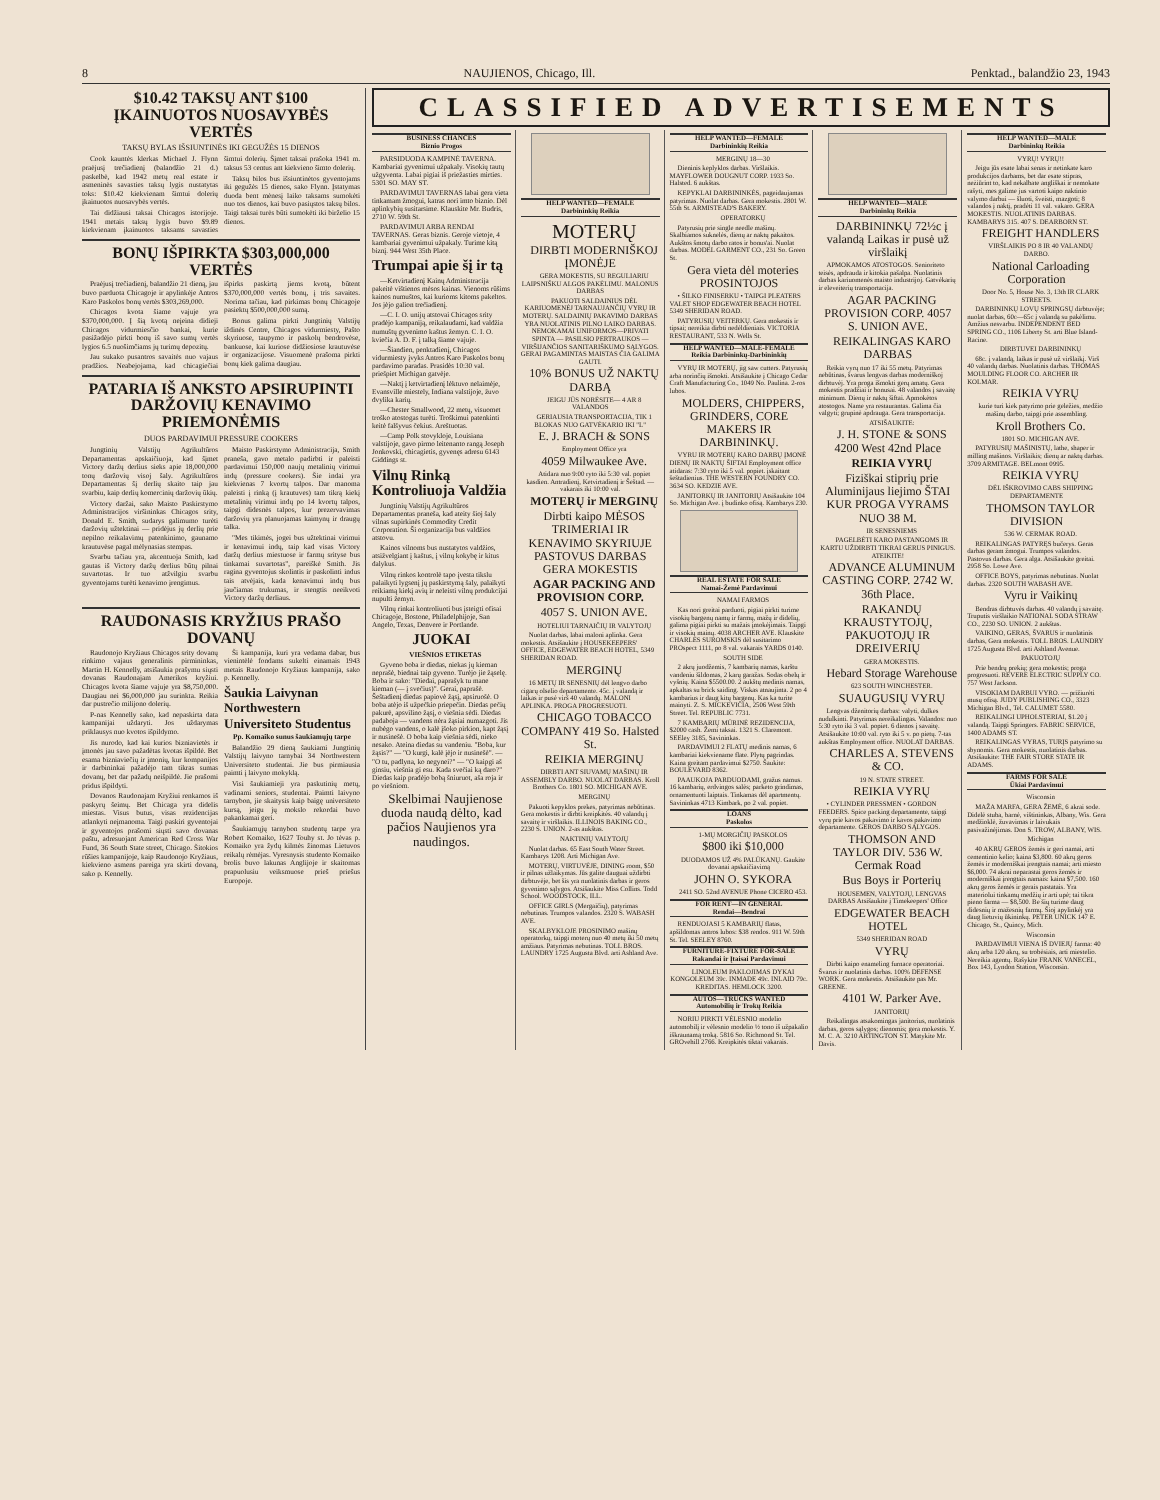8 NAUJIENOS, Chicago, Ill. Penktad., balandžio 23, 1943
$10.42 TAKSŲ ANT $100 ĮKAINUOTOS NUOSAVYBĖS VERTĖS
TAKSŲ BYLAS IŠSIUNTINĖS IKI GEGUŽĖS 15 DIENOS
Cook kauntės klerkas Michael J. Flynn praėjusį trečiadienį (balandžio 21 d.) paskelbė, kad 1942 metų real estate ir asmeninės savasties taksų lygis nustatytas toks: $10.42 kiekvienam šimtui dolerių įkainuotos nuosavybės vertės.
Tai didžiausi taksai Chicagos istorijoje. 1941 metais taksų lygis buvo $9.89 kiekvienam įkainuotos taksams savasties šimtui dolerių. Šįmet taksai prašoka 1941 m. taksus 53 centus ant kiekvieno šimto dolerių.
Taksų bilos bus išsiuntinėtos gyventojams iki gegužės 15 dienos, sako Flynn. Įstatymas duoda bent mėnesį laiko taksams sumokėti nuo tos dienos, kai buvo pasiųstos taksų bilos. Taigi taksai turės būti sumokėti iki birželio 15 dienos.
BONŲ IŠPIRKTA $303,000,000 VERTĖS
Praėjusį trečiadienį, balandžio 21 dieną, jau buvo parduota Chicagoje ir apylinkėje Antros Karo Paskolos bonų vertės $303,269,000.
Chicagos kvota šiame vajuje yra $370,000,000. Į šią kvotą neįeina didieji Chicagos vidurmiesčio bankai, kurie pasižadėjo pirkti bonų iš savo sumų vertės lygios 6.5 nuošimčiams jų turimų depozitų.
Jau sukako pusantros savaitės nuo vajaus pradžios. Neabejojama, kad chicagiečiai išpirks paskirtą jiems kvotą, būtent $370,000,000 vertės bonų, į tris savaites. Norima tačiau, kad pirkimas bonų Chicagoje pasiektų $500,000,000 sumą.
Bonus galima pirkti Jungtinių Valstijų iždinės Centre, Chicagos vidurmiesty, Pašto skyriuose, taupymo ir paskolų bendrovėse, bankuose, kai kuriose didžiosiose krautuvėse ir organizacijose. Visuomenė prašoma pirkti bonų kiek galima daugiau.
PATARIA IŠ ANKSTO APSIRUPINTI DARŽOVIŲ KENAVIMO PRIEMONĖMIS
DUOS PARDAVIMUI PRESSURE COOKERS
Jungtinių Valstijų Agrikultūros Departamentas apskaičiuoja, kad šįmet Victory daržų derlius sieks apie 18,000,000 tonų daržovių visoj šaly. Agrikultūros Departamentas šį derlių skaito taip jau svarbiu, kaip derlių komercinių daržovių ūkių.
Victory daržai, sako Maisto Paskirstymo Administracijos viršininkas Chicagos srity, Donald E. Smith, sudarys galimumo turėti daržovių užtektinai — pridėjus jų derlių prie nepilno reikalavimų patenkinimo, gaunamo krautuvėse pagal mėlynasias stempas.
Svarbu tačiau yra, akcentuoja Smith, kad gautas iš Victory daržų derlius būtų pilnai suvartotas. Ir tuo atžvilgiu svarbu gyventojams turėti kenavimo įrengimus.
Maisto Paskirstymo Administracija, Smith praneša, gavo metalo padirbti ir paleisti pardavimui 150,000 naujų metalinių virimui indų (pressure cookers). Šie indai yra kiekvienas 7 kvortų talpos. Dar manoma paleisti į rinką (į krautuves) tam tikrą kiekį metalinių virimui indų po 14 kvortų talpos, taipgi didesnės talpos, kur prezervavimas daržovių yra planuojamas kaimynų ir draugų talka.
"Mes tikimės, jogei bus užtektinai virimui ir kenavimui indų, taip kad visas Victory daržų derlius miestuose ir farmų srityse bus tinkamai suvartotas", pareiškė Smith. Jis ragina gyventojus skolintis ir paskolinti indus tais atvėjais, kada kenavimui indų bus jaučiamas trukumas, ir stengtis neeikvoti Victory daržų derliaus.
RAUDONASIS KRYŽIUS PRAŠO DOVANŲ
Raudonojo Kryžiaus Chicagos srity dovanų rinkimo vajaus generalinis pirmininkas, Martin H. Kennelly, atsišaukia prašymu siųsti dovanas Raudonajam Amerikos kryžiui. Chicagos kvota šiame vajuje yra $8,750,000. Daugiau nei $6,000,000 jau surinkta. Reikia dar pustrečio milijono dolerių.
P-nas Kennelly sako, kad nepaskirta data kampanijai uždaryti. Jos uždarymas priklausys nuo kvotos išpildymo.
Jis nurodo, kad kai kurios bizniavietės ir įmonės jau savo pažadėtas kvotas išpildė. Bet esama bizniaviečių ir įmonių, kur kompanijos ir darbininkai pažadėjo tam tikras sumas dovanų, bet dar pažadų neišpildė. Jie prašomi pridus išpildyti.
Dovanos Raudonajam Kryžiui renkamos iš paskyrų šeimų. Bet Chicaga yra didelis miestas. Visus butus, visas rezidencijas atlankyti neįmanoma. Taigi paskiri gyventojai ir gyventojos prašomi siųsti savo dovanas paštu, adresuojant American Red Cross War Fund, 36 South State street, Chicago. Šitokios rūšies kampanijoje, kaip Raudonojo Kryžiaus, kiekvieno asmens pareiga yra skirti dovaną, sako p. Kennelly.
Ši kampanija, kuri yra vedama dabar, bus vienintėlė fondams sukelti einamais 1943 metais Raudonojo Kryžiaus kampanija, sako p. Kennelly.
Šaukia Laivynan Northwestern Universiteto Studentus
Pp. Komaiko sunus šaukiamųjų tarpe
Balandžio 29 dieną šaukiami Jungtinių Valstijų laivyno tarnybai 34 Northwestern Universiteto studentai. Jie bus pirmiausia paimti į laivyno mokyklą.
Visi šaukiamieji yra paskutinių metų, vadinami seniors, studentai. Paimti laivyno tarnybon, jie skaitysis kaip baigę universiteto kursą, jeigu jų mokslo rekordai buvo pakankamai geri.
Šaukiamųjų tarnybon studentų tarpe yra Robert Komaiko, 1627 Touhy st. Jo tėvas p. Komaiko yra žydų kilmės žinomas Lietuvos reikalų rėmėjas. Vyresnysis studento Komaiko brolis buvo lakunas Anglijoje ir skaitomas prapuolusiu veiksmuose prieš priešus Europoje.
CLASSIFIED ADVERTISEMENTS
BUSINESS CHANCES
Biznio Progos
PARSIDUODA KAMPINĖ TAVERNA. Kambariai gyvenimui užpakaly. Visokių tautų užgyventa. Labai pigiai iš priežasties mirties. 5301 SO. MAY ST.
PARDAVIMUI TAVERNAS labai gera vieta tinkamam žmogui, katras nori imto biznio. Dėl aplinkybių susitarsime. Klauskite Mr. Budris, 2710 W. 59th St.
PARDAVIMUI ARBA RENDAI TAVERNAS. Geras biznis. Geroje vietoje, 4 kambariai gyvenimui užpakaly. Turime kitą biznį. 944 West 35th Place.
Trumpai apie šį ir tą
—Ketvirtadienį Kainų Administracija pakeitė vištienos mėsos kainas. Vienoms rūšims kainos numuštos, kai kurioms kitoms pakeltos. Jos jėjo galion trečiadienį.
—C. I. O. unijų atstovai Chicagos srity pradėjo kampaniją, reikalaudami, kad valdžia numuštų gyvenimo kaštus žemyn. C. I. O. kviečia A. D. F. į talką šiame vajuje.
—Šiandien, penktadienį, Chicagos vidurmiesty įvyks Antros Karo Paskolos bonų pardavimo paradas. Prasidės 10:30 val. priešpiet Michigan gatvėje.
—Naktį į ketvirtadienį lėktuvo nelaimėje, Evansville miestely, Indiana valstijoje, žuvo dvylika karių.
—Chester Smallwood, 22 metų, visuomet troško atostogas turėti. Troškimui patenkinti keitė falšyvus čekius. Areštuotas.
—Camp Polk stovykloje, Louisiana valstijoje, gavo pirmo leitenanto rangą Joseph Jonkovski, chicagietis, gyvenęs adresu 6143 Giddings st.
Vilnų Rinką Kontroliuoja Valdžia
Jungtinių Valstijų Agrikultūros Departamentas praneša, kad ateity šioj šaly vilnas supirkinės Commodity Credit Corporation. Ši organizacija bus valdžios atstovu.
Kainos vilnoms bus nustatytos valdžios, atsižvelgiant į kaštus, į vilnų kokybę ir kitus dalykus.
Vilnų rinkos kontrolė tapo įvesta tikslu palaikyti lygsenį jų paskirstymą šaly, palaikyti reikiamą kiekį avių ir neleisti vilnų produkcijai nupulti žemyn.
Vilnų rinkai kontroliuoti bus įsteigti ofisai Chicagoje, Bostone, Philadelphijoje, San Angelo, Texas, Denvere ir Portlande.
JUOKAI
VIEŠNIOS ETIKETAS
Gyveno boba ir diedas, niekas jų kieman neprašė, biednai taip gyveno. Turėjo jie žąselę. Boba ir sako: "Diedai, paprašyk tu mane kieman (— į svečius)". Gerai, paprašė. Šeštadienį diedas papiovė žąsį, apsiruošė. O boba atėjo iš užpečkio priepečin. Diedas pečių pakurė, apsvilino žąsį, o viešnia sėdi. Diedas padaboja — vandens nėra žąsiai numazgoti. Jis nubėgo vandens, o kalė įšoko pirkion, kapt žąsį ir nusinešė. O boba kaip viešnia sėdi, nieko nesako. Ateina diedas su vandeniu. "Boba, kur žąsis?" — "O kurgi, kalė įėjo ir nusinešė". — "O tu, padlyna, ko negynei?" — "O kaipgi aš ginsiu, viešnia gi esu. Kada svečiai ką daro?" Diedas kaip pradėjo bobą šniuruot, aša roja ir po viešniom.
Skelbimai Naujienose duoda naudą dėlto, kad pačios Naujienos yra naudingos.
HELP WANTED—FEMALE
Darbininkių Reikia
MOTERŲ
DIRBTI MODERNIŠKOJ ĮMONĖJE
GERA MOKESTIS, SU REGULIARIU LAIPSNIŠKU ALGOS PAKĖLIMU. MALONUS DARBAS
PAKUOTI SALDAINIUS DĖL KARIUOMENĖJ TARNAUJANČIŲ VYRŲ IR MOTERŲ. SALDAINIŲ PAKAVIMO DARBAS YRA NUOLATINIS PILNO LAIKO DARBAS. NEMOKAMAI UNIFORMOS—PRIVATI SPINTA — PASILSIO PERTRAUKOS — VIRŠIJANČIOS SANITARIŠKUMO SĄLYGOS. GERAI PAGAMINTAS MAISTAS ČIA GALIMA GAUTI.
10% BONUS UŽ NAKTŲ DARBĄ
JEIGU JŪS NORĖSITE— 4 AR 8 VALANDOS
GERIAUSIA TRANSPORTACIJA, TIK 1 BLOKAS NUO GATVĖKARIO IKI "L"
E. J. BRACH & SONS
Employment Office yra
4059 Milwaukee Ave.
Atidara nuo 9:00 ryto iki 5:30 val. popiet kasdien. Antradienį, Ketvirtadienį ir Šeštad. —vakarais iki 10:00 val.
MOTERŲ ir MERGINŲ
Dirbti kaipo MĖSOS TRIMERIAI IR KENAVIMO SKYRIUJE PASTOVUS DARBAS GERA MOKESTIS
AGAR PACKING AND PROVISION CORP.
4057 S. UNION AVE.
HOTELIUI TARNAIČIŲ IR VALYTOJŲ
Nuolat darbas, labai maloni aplinka. Gera mokestis. Atsišaukite į HOUSEKEEPERS' OFFICE, EDGEWATER BEACH HOTEL, 5349 SHERIDAN ROAD.
MERGINŲ
16 METŲ IR SENESNIŲ dėl lengvo darbo cigarų olselio departamente. 45c. į valandą ir laikas ir pusė virš 40 valandų. MALONI APLINKA. PROGA PROGRESUOTI.
CHICAGO TOBACCO COMPANY 419 So. Halsted St.
REIKIA MERGINŲ
DIRBTI ANT SIUVAMŲ MAŠINŲ IR ASSEMBLY DARBO. NUOLAT DARBAS. Kroll Brothers Co. 1801 SO. MICHIGAN AVE.
MERGINŲ
Pakuoti kepyklos prekes, patyrimas nebūtinas. Gera mokestis ir dirbti kreipkitės. 40 valandų į savaitę ir viršlaikis. ILLINOIS BAKING CO., 2230 S. UNION. 2-as aukštas.
NAKTINIŲ VALYTOJŲ
Nuolat darbas. 65 East South Water Street. Kambarys 1208. Arti Michigan Ave.
MOTERŲ, VIRTUVĖJE, DINING room, $50 ir pilnas užlaikymas. Jūs galite dauguai uždirbti dirbtuvėje, bet šis yra nuolatinis darbas ir geros gyvenimo sąlygos. Atsišaukite Miss Collins. Todd School. WOODSTOCK, ILL.
OFFICE GIRLS (Mergaičių), patyrimas nebutinas. Trumpos valandos. 2320 S. WABASH AVE.
SKALBYKLOJE PROSINIMO mašinų operatorkų, taipgi moterų nuo 40 metų iki 50 metų amžiaus. Patyrimas nebutinas. TOLL BROS. LAUNDRY 1725 Augusta Blvd. arti Ashland Ave.
HELP WANTED—FEMALE
Darbininkių Reikia
MERGINŲ 18—30
Dieninis keplyklos darbas. Viršlaikis. MAYFLOWER DOUGNUT CORP. 1933 So. Halsted. 6 aukštas.
KEPYKLAI DARBININKĖS, pageidaujamas patyrimas. Nuolat darbas. Gera mokestis. 2801 W. 55th St. ARMISTEAD'S BAKERY.
OPERATORKŲ
Patyrusių prie single needle mašinų. Skalbiamos suknelės, dienų ar naktų pakaitos. Aukštos šmotų darbo ratos ir bonus'ai. Nuolat darbas. MODEL GARMENT CO., 231 So. Green St.
Gera vieta dėl moteries PROSINTOJOS
• ŠILKO FINISERKU • TAIPGI PLEATERS VALET SHOP EDGEWATER BEACH HOTEL 5349 SHERIDAN ROAD.
PATYRUSIŲ VEITERKŲ. Gera mokestis ir tipsai; nereikia dirbti nedėldieniais. VICTORIA RESTAURANT, 533 N. Wells St.
HELP WANTED—MALE-FEMALE
Reikia Darbininkų-Darbininkių
VYRŲ IR MOTERŲ, jig saw cutters. Patyrusių arba norinčių išmokti. Atsišaukite į Chicago Cedar Craft Manufacturing Co., 1049 No. Paulina. 2-ros lubos.
MOLDERS, CHIPPERS, GRINDERS, CORE MAKERS IR DARBININKŲ.
VYRU IR MOTERŲ KARO DARBŲ ĮMONĖ DIENŲ IR NAKTŲ ŠIFTAI Employment office atidaras: 7:30 ryto iki 5 val. popiet. įskaitant šeštadienius. THE WESTERN FOUNDRY CO. 3634 SO. KEDZIE AVE.
JANITORKŲ IR JANITORIŲ Atsišaukite 104 So. Michigan Ave. į budinko ofisą. Kambarys 230.
REAL ESTATE FOR SALE
Namai-Žemė Pardavimui
NAMAI FARMOS
Kas nori greitai parduoti, pigiai pirkti turime visokių bargenų namų ir farmų, mažų ir didelių, galima pigiai pirkti su mažais įmokėjimais. Taipgi ir visokių mainų. 4038 ARCHER AVE. Klauskite CHARLES SUROMSKIS dėl susitarimo PROspect 1111, po 8 val. vakarais YARDS 0140.
SOUTH SIDE
2 akrų juodžemis, 7 kambarių namas, karštu vandeniu šildomas, 2 karų garažas. Sodas obelų ir vyšnių. Kaina $5500.00. 2 aukštų medinis namas, apkaltas su brick saiding. Viskas atnaujinta. 2 po 4 kambarius ir daug kitų bargenų. Kas ka turite mainyti. Z. S. MICKEVIČIA, 2506 West 59th Street. Tel. REPUBLIC 7731.
7 KAMBARIŲ MŪRINĖ REZIDENCIJA, $2000 cash. Žemi taksai. 1321 S. Claremont. SEEley 3185, Savininkas.
PARDAVIMUI 2 FLATŲ medinis namas, 6 kambariai kiekviename flate. Plytų pagrindas. Kaina greitam pardavimui $2750. Šaukite: BOULEVARD 8362.
PAAUKOJA PARDUODAMI, gražus namus. 16 kambarių, erdvingos salės; parketo grindimas, ornamentuoti laiptais. Tinkamas dėl apartmentų. Savininkas 4713 Kimbark, po 2 val. popiet.
LOANS
Paskolos
1-MŲ MORGIČIŲ PASKOLOS
$800 iki $10,000
DUODAMOS UŽ 4% PALŪKANŲ. Gaukite dovanai apskaičiavimą
JOHN O. SYKORA
2411 SO. 52nd AVENUE Phone CICERO 453.
FOR RENT—IN GENERAL
Rendai—Bendrai
RENDUOJASI 5 KAMBARIŲ flatas, apšildomas antros lubos: $38 rendos. 911 W. 59th St. Tel. SEELEY 8760.
FURNITURE-FIXTURE FOR-SALE
Rakandai ir Įtaisai Pardavimui
LINOLEUM PAKLOJIMAS DYKAI KONGOLEUM 39c. INMADE 49c. INLAID 79c. KREDITAS. HEMLOCK 3200.
AUTOS—TRUCKS WANTED
Automobilių ir Trokų Reikia
NORIU PIRKTI VĖLESNIO modelio automobilį ir vėlesnio modelio ½ tono iš užpakalio iškraunamą troką. 5816 So. Richmond St. Tel. GROvehill 2766. Kreipkitės tiktai vakarais.
HELP WANTED—MALE
Darbininkų Reikia
DARBININKŲ 72½c į valandą Laikas ir pusė už viršlaikį
APMOKAMOS ATOSTOGOS. Senioriteto teisės, apdrauda ir kitokia pašalpa. Nuolatinis darbas kariuomenės maisto industrijoj. Gatvėkarių ir eleveiterių transportacija.
AGAR PACKING PROVISION CORP. 4057 S. UNION AVE.
REIKALINGAS KARO DARBAS
Reikia vyrų nuo 17 iki 55 metų. Patyrimas nebūtinas, švarus lengvas darbas moderniškoj dirbtuvėj. Yra proga išmokti gerų amatų. Gera mokestis pradžiai ir bonusai. 48 valandos į savaitę minimum. Dienų ir naktų šiftai. Apmokėtos atostogos. Name yra restaurantas. Galima čia valgyti; grupinė apdrauga. Gera transportacija.
ATSIŠAUKITE:
J. H. STONE & SONS 4200 West 42nd Place
REIKIA VYRŲ
Fiziškai stiprių prie Aluminijaus liejimo ŠTAI KUR PROGA VYRAMS NUO 38 M.
IR SENESNIEMS
PAGELBĖTI KARO PASTANGOMS IR KARTU UŽDIRBTI TIKRAI GERUS PINIGUS. ATEIKITE!
ADVANCE ALUMINUM CASTING CORP. 2742 W. 36th Place.
RAKANDŲ KRAUSTYTOJŲ, PAKUOTOJŲ IR DREIVERIŲ
GERA MOKESTIS.
Hebard Storage Warehouse
623 SOUTH WINCHESTER.
SUAUGUSIŲ VYRŲ
Lengvas dženitorių darbas: valyti, dulkes nudulkinti. Patyrimas nereikalingas. Valandos: nuo 5:30 ryto iki 3 val. popiet. 6 dienos į savaitę. Atsišaukite 10:00 val. ryto iki 5 v. po pietų. 7-tas aukštas Employment office. NUOLAT DARBAS.
CHARLES A. STEVENS & CO.
19 N. STATE STREET.
REIKIA VYRŲ
• CYLINDER PRESSMEN • GORDON FEEDERS. Spice packing departamente, taipgi vyrų prie kavos pakavimo ir kavos pakavimo departamente. GEROS DARBO SĄLYGOS.
THOMSON AND TAYLOR DIV. 536 W. Cermak Road
Bus Boys ir Porterių
HOUSEMEN, VALYTOJŲ, LENGVAS DARBAS Atsišaukite į Timekeepers' Office
EDGEWATER BEACH HOTEL
5349 SHERIDAN ROAD
VYRŲ
Dirbti kaipo enameling furnace operatoriai. Švarus ir nuolatinis darbas. 100% DEFENSE WORK. Gera mokestis. Atsišaukite pas Mr. GREENE.
4101 W. Parker Ave.
JANITORIŲ
Reikalingas atsakomingas janitorius, nuolatinis darbas, geros sąlygos; dienomis; gera mokestis. Y. M. C. A. 3210 ARTINGTON ST. Matykite Mr. Davis.
HELP WANTED—MALE
Darbininkų Reikia
VYRŲ! VYRŲ!!
Jeigu jūs esate labai senas ir netinkate karo produkcijos darbams, bet dar esate stipras, neżiūrint to, kad nekalbate angliškai ir nemokate rašyti, mes galime jus vartoti kaipo naktinio valymo darbui — šluoti, šveisti, mazgoti; 8 valandos į naktį, pradėti 11 val. vakaro. GERA MOKESTIS. NUOLATINIS DARBAS. KAMBARYS 315. 407 S. DEARBORN ST.
FREIGHT HANDLERS
VIRŠLAIKIS PO 8 IR 40 VALANDŲ DARBO.
National Carloading Corporation
Door No. 5, House No. 3, 13th IR CLARK STREETS.
DARBININKŲ LOVŲ SPRINGSŲ dirbtuvėje; nuolat darbas, 60c—65c į valandą su pakėlimu. Amžius nesvarbu. INDEPENDENT BED SPRING CO., 1106 Liberty St. arti Blue Island-Racine.
DIRBTUVEI DARBININKŲ
68c. į valandą, laikas ir pusė už viršlaikį. Virš 40 valandų darbas. Nuolatinis darbas. THOMAS MOULDING FLOOR CO. ARCHER IR KOLMAR.
REIKIA VYRŲ
kurie turi kiek patyrimo prie geležies, medžio mašinų darbo, taipgi prie assembling.
Kroll Brothers Co.
1801 SO. MICHIGAN AVE.
PATYRUSIŲ MAŠINISTŲ, lathe, shaper ir milling mašinos. Viršlaikis; dienų ar naktų darbas. 3709 ARMITAGE. BELmont 0995.
REIKIA VYRŲ
DĖL IŠKROVIMO CABS SHIPPING DEPARTAMENTE
THOMSON TAYLOR DIVISION
536 W. CERMAK ROAD.
REIKALINGAS PATYRĘS bučerys. Geras darbas geram žmogui. Trumpos valandos. Pastovus darbas. Gera alga. Atsišaukite greitai. 2958 So. Lowe Ave.
OFFICE BOYS, patyrimas nebutinas. Nuolat darbas. 2320 SOUTH WABASH AVE.
Vyru ir Vaikinų
Bendras dirbtuvės darbas. 40 valandų į savaitę. Truputis viršlaikio NATIONAL SODA STRAW CO., 2230 SO. UNION. 2 aukštas.
VAIKINO, GERAS, ŠVARUS ir nuolatinis darbas, Gera mokestis. TOLL BROS. LAUNDRY 1725 Augusta Blvd. arti Ashland Avenue.
PAKUOTOJŲ
Prie bendrų prekių; gera mokestis; proga progresuoti. REVERE ELECTRIC SUPPLY CO. 757 West Jackson.
VISOKIAM DARBUI VYRO. — prižiurėti musų ofisą. JUDY PUBLISHING CO., 3323 Michigan Blvd., Tel. CALUMET 5580.
REIKALINGI UPHOLSTERIAI, $1.20 į valandą. Taipgi Springers. FABRIC SERVICE, 1400 ADAMS ST.
REIKALINGAS VYRAS, TURĮS patyrimo su sbynomis. Gera mokestis, nuolatinis darbas. Atsišaukite: THE FAIR STORE STATE IR ADAMS.
FARMS FOR SALE
Ūkiai Pardavimui
Wisconsin
MAŽA MARFA, GERA ŽEMĖ, 6 akrai sode. Didelė stuba, barnė, vištininkas, Albany, Wis. Gera medžioklė, žuvavimas ir laivukais pasivažinėjimas. Don S. TROW, ALBANY, WIS.
Michigan
40 AKRŲ GEROS žemės ir geri namai, arti cementinio kelio; kaina $3,800. 60 akrų geros žemės ir moderniškai įrengtais namai; arti miesto $6,000. 74 akrai neparastai geros žemės ir moderniškai įrengtais namais: kaina $7,500. 160 akrų geros žemės ir gerais pastatais. Yra materiolui tinkamų medžių ir arti upė; tai tikra pieno farma — $8,500. Be šių turime daug didesnių ir mažesnių farmų. Šioj apylinkėj yra daug lietuvių ūkininkų. PETER UNICK 147 E. Chicago, St., Quincy, Mich.
Wisconsin
PARDAVIMUI VIENA IŠ DVIEJŲ farma: 40 akrų arba 120 akrų, su trobėsiais, arti miestelio. Nereikia agentų. Rašykite FRANK VANECEL, Box 143, Lyndon Station, Wisconsin.